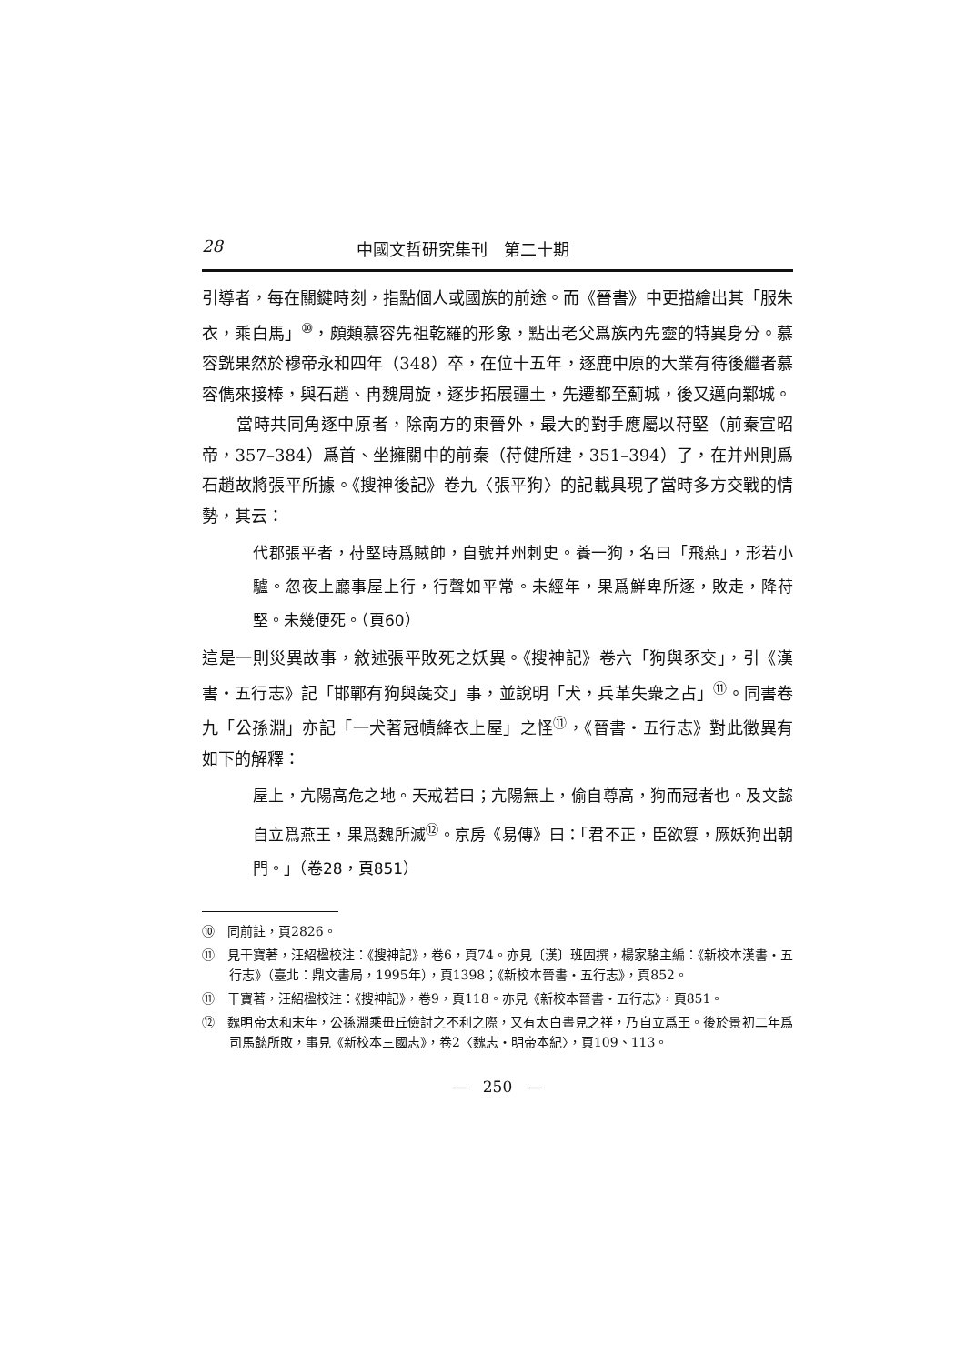28 中國文哲研究集刊　第二十期
引導者，每在關鍵時刻，指點個人或國族的前途。而《晉書》中更描繪出其「服朱衣，乘白馬」<sup>⑩</sup>，頗類慕容先祖乾羅的形象，點出老父爲族內先靈的特異身分。慕容皝果然於穆帝永和四年（348）卒，在位十五年，逐鹿中原的大業有待後繼者慕容儁來接棒，與石趙、冉魏周旋，逐步拓展疆土，先遷都至薊城，後又邁向鄴城。
當時共同角逐中原者，除南方的東晉外，最大的對手應屬以苻堅（前秦宣昭帝，357–384）爲首、坐擁關中的前秦（苻健所建，351–394）了，在并州則爲石趙故將張平所據。《搜神後記》卷九〈張平狗〉的記載具現了當時多方交戰的情勢，其云：
代郡張平者，苻堅時爲賊帥，自號并州刺史。養一狗，名曰「飛燕」，形若小驢。忽夜上廳事屋上行，行聲如平常。未經年，果爲鮮卑所逐，敗走，降苻堅。未幾便死。（頁60）
這是一則災異故事，敘述張平敗死之妖異。《搜神記》卷六「狗與豕交」，引《漢書・五行志》記「邯鄲有狗與彘交」事，並說明「犬，兵革失衆之占」<sup>⑪</sup>。同書卷九「公孫淵」亦記「一犬著冠幘絳衣上屋」之怪<sup>⑪</sup>，《晉書・五行志》對此徵異有如下的解釋：
屋上，亢陽高危之地。天戒若曰；亢陽無上，偷自尊高，狗而冠者也。及文懿自立爲燕王，果爲魏所滅<sup>⑫</sup>。京房《易傳》曰：「君不正，臣欲篡，厥妖狗出朝門。」（卷28，頁851）
⑩　同前註，頁2826。
⑪　見干寶著，汪紹楹校注：《搜神記》，卷6，頁74。亦見〔漢〕班固撰，楊家駱主編：《新校本漢書・五行志》（臺北：鼎文書局，1995年），頁1398；《新校本晉書・五行志》，頁852。
⑪　干寶著，汪紹楹校注：《搜神記》，卷9，頁118。亦見《新校本晉書・五行志》，頁851。
⑫　魏明帝太和末年，公孫淵乘毌丘儉討之不利之際，又有太白晝見之祥，乃自立爲王。後於景初二年爲司馬懿所敗，事見《新校本三國志》，卷2〈魏志・明帝本紀〉，頁109、113。
—　250　—